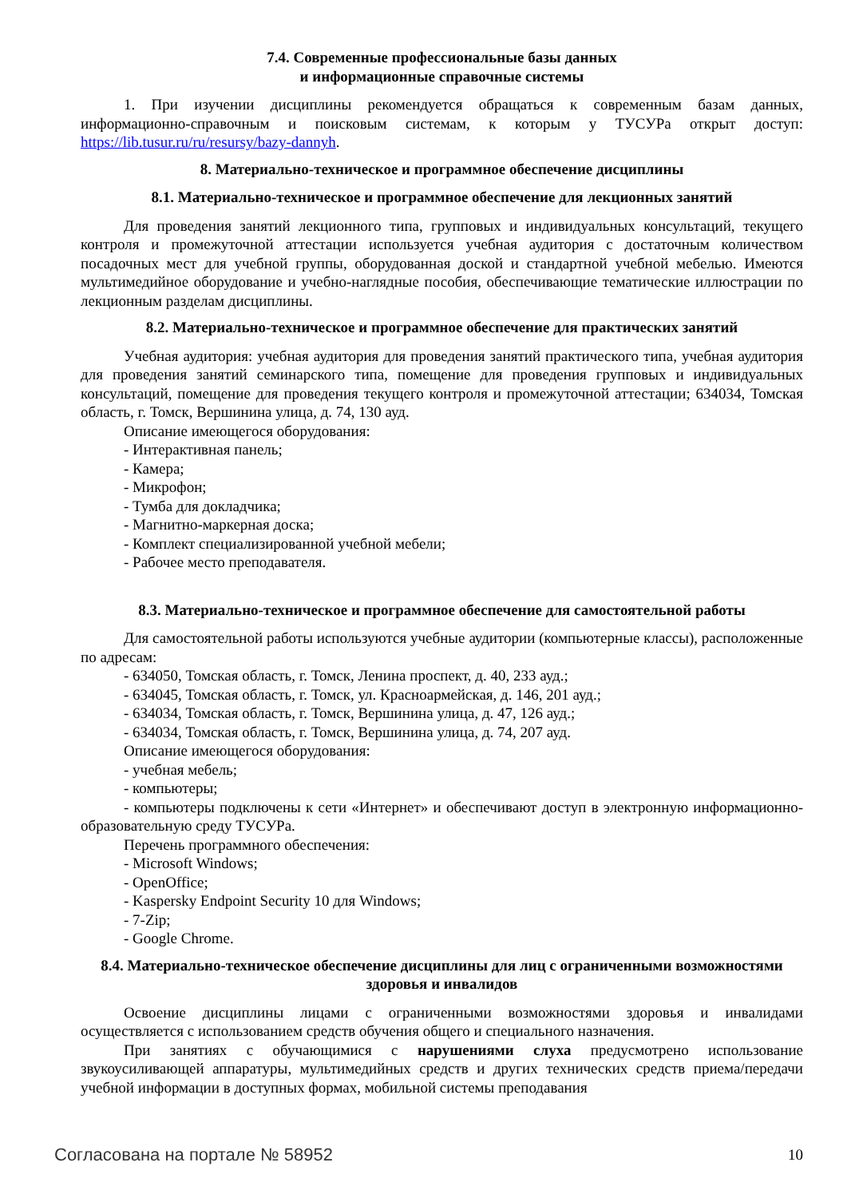7.4. Современные профессиональные базы данных
и информационные справочные системы
1. При изучении дисциплины рекомендуется обращаться к современным базам данных, информационно-справочным и поисковым системам, к которым у ТУСУРа открыт доступ: https://lib.tusur.ru/ru/resursy/bazy-dannyh.
8. Материально-техническое и программное обеспечение дисциплины
8.1. Материально-техническое и программное обеспечение для лекционных занятий
Для проведения занятий лекционного типа, групповых и индивидуальных консультаций, текущего контроля и промежуточной аттестации используется учебная аудитория с достаточным количеством посадочных мест для учебной группы, оборудованная доской и стандартной учебной мебелью. Имеются мультимедийное оборудование и учебно-наглядные пособия, обеспечивающие тематические иллюстрации по лекционным разделам дисциплины.
8.2. Материально-техническое и программное обеспечение для практических занятий
Учебная аудитория: учебная аудитория для проведения занятий практического типа, учебная аудитория для проведения занятий семинарского типа, помещение для проведения групповых и индивидуальных консультаций, помещение для проведения текущего контроля и промежуточной аттестации; 634034, Томская область, г. Томск, Вершинина улица, д. 74, 130 ауд.
Описание имеющегося оборудования:
- Интерактивная панель;
- Камера;
- Микрофон;
- Тумба для докладчика;
- Магнитно-маркерная доска;
- Комплект специализированной учебной мебели;
- Рабочее место преподавателя.
8.3. Материально-техническое и программное обеспечение для самостоятельной работы
Для самостоятельной работы используются учебные аудитории (компьютерные классы), расположенные по адресам:
- 634050, Томская область, г. Томск, Ленина проспект, д. 40, 233 ауд.;
- 634045, Томская область, г. Томск, ул. Красноармейская, д. 146, 201 ауд.;
- 634034, Томская область, г. Томск, Вершинина улица, д. 47, 126 ауд.;
- 634034, Томская область, г. Томск, Вершинина улица, д. 74, 207 ауд.
Описание имеющегося оборудования:
- учебная мебель;
- компьютеры;
- компьютеры подключены к сети «Интернет» и обеспечивают доступ в электронную информационно-образовательную среду ТУСУРа.
Перечень программного обеспечения:
- Microsoft Windows;
- OpenOffice;
- Kaspersky Endpoint Security 10 для Windows;
- 7-Zip;
- Google Chrome.
8.4. Материально-техническое обеспечение дисциплины для лиц с ограниченными возможностями здоровья и инвалидов
Освоение дисциплины лицами с ограниченными возможностями здоровья и инвалидами осуществляется с использованием средств обучения общего и специального назначения.
При занятиях с обучающимися с нарушениями слуха предусмотрено использование звукоусиливающей аппаратуры, мультимедийных средств и других технических средств приема/передачи учебной информации в доступных формах, мобильной системы преподавания
Согласована на портале № 58952 10